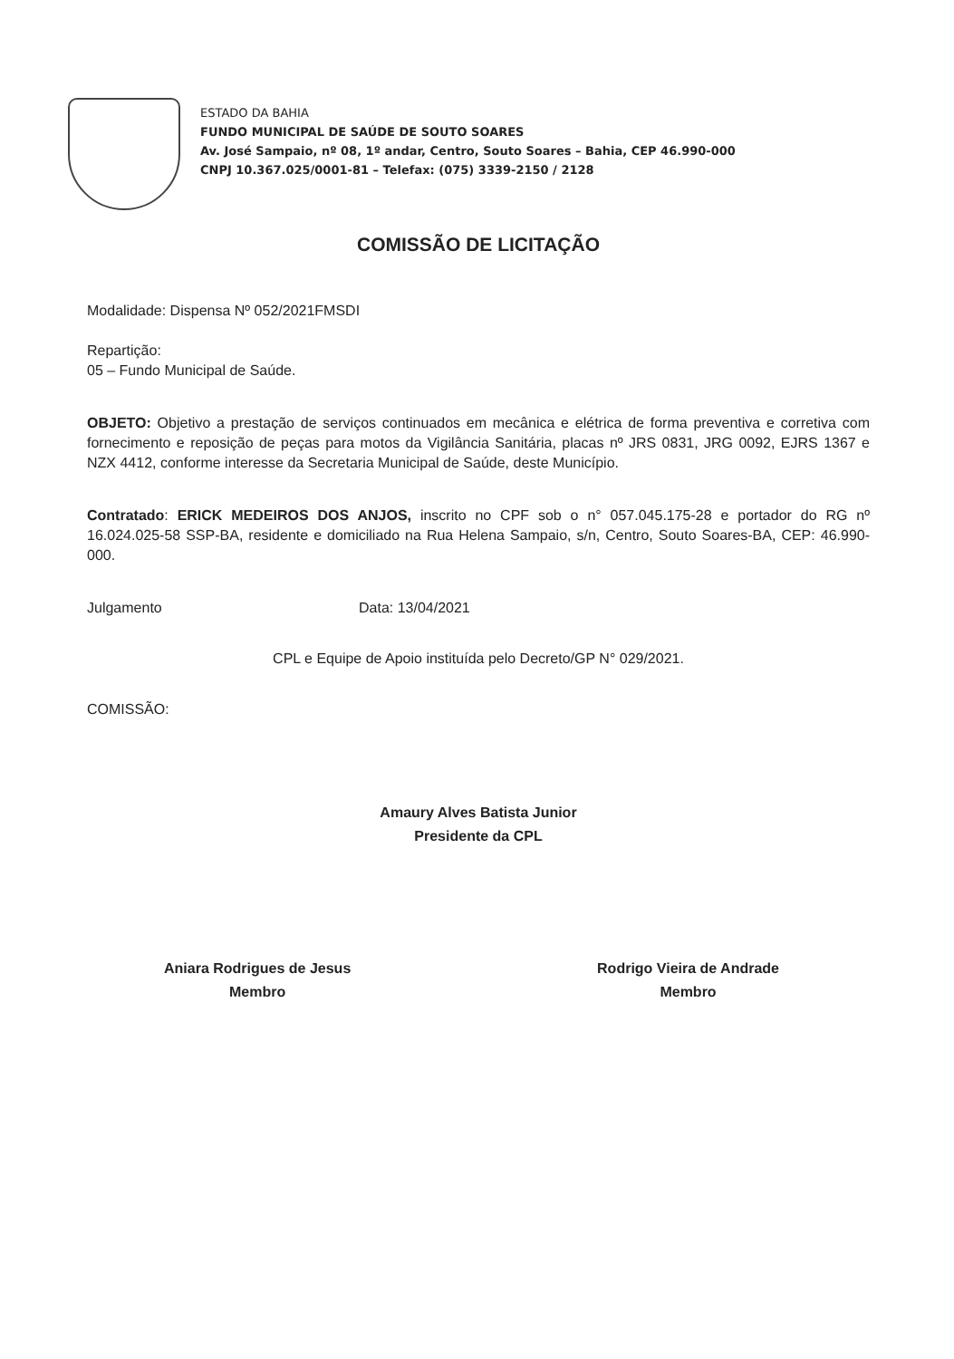ESTADO DA BAHIA
FUNDO MUNICIPAL DE SAÚDE DE SOUTO SOARES
Av. José Sampaio, nº 08, 1º andar, Centro, Souto Soares – Bahia, CEP 46.990-000
CNPJ 10.367.025/0001-81 – Telefax: (075) 3339-2150 / 2128
COMISSÃO DE LICITAÇÃO
Modalidade: Dispensa Nº 052/2021FMSDI
Repartição:
05 – Fundo Municipal de Saúde.
OBJETO: Objetivo a prestação de serviços continuados em mecânica e elétrica de forma preventiva e corretiva com fornecimento e reposição de peças para motos da Vigilância Sanitária, placas nº JRS 0831, JRG 0092, EJRS 1367 e NZX 4412, conforme interesse da Secretaria Municipal de Saúde, deste Município.
Contratado: ERICK MEDEIROS DOS ANJOS, inscrito no CPF sob o n° 057.045.175-28 e portador do RG nº 16.024.025-58 SSP-BA, residente e domiciliado na Rua Helena Sampaio, s/n, Centro, Souto Soares-BA, CEP: 46.990-000.
Julgamento Data: 13/04/2021
CPL e Equipe de Apoio instituída pelo Decreto/GP N° 029/2021.
COMISSÃO:
Amaury Alves Batista Junior
Presidente da CPL
Aniara Rodrigues de Jesus
Membro
Rodrigo Vieira de Andrade
Membro